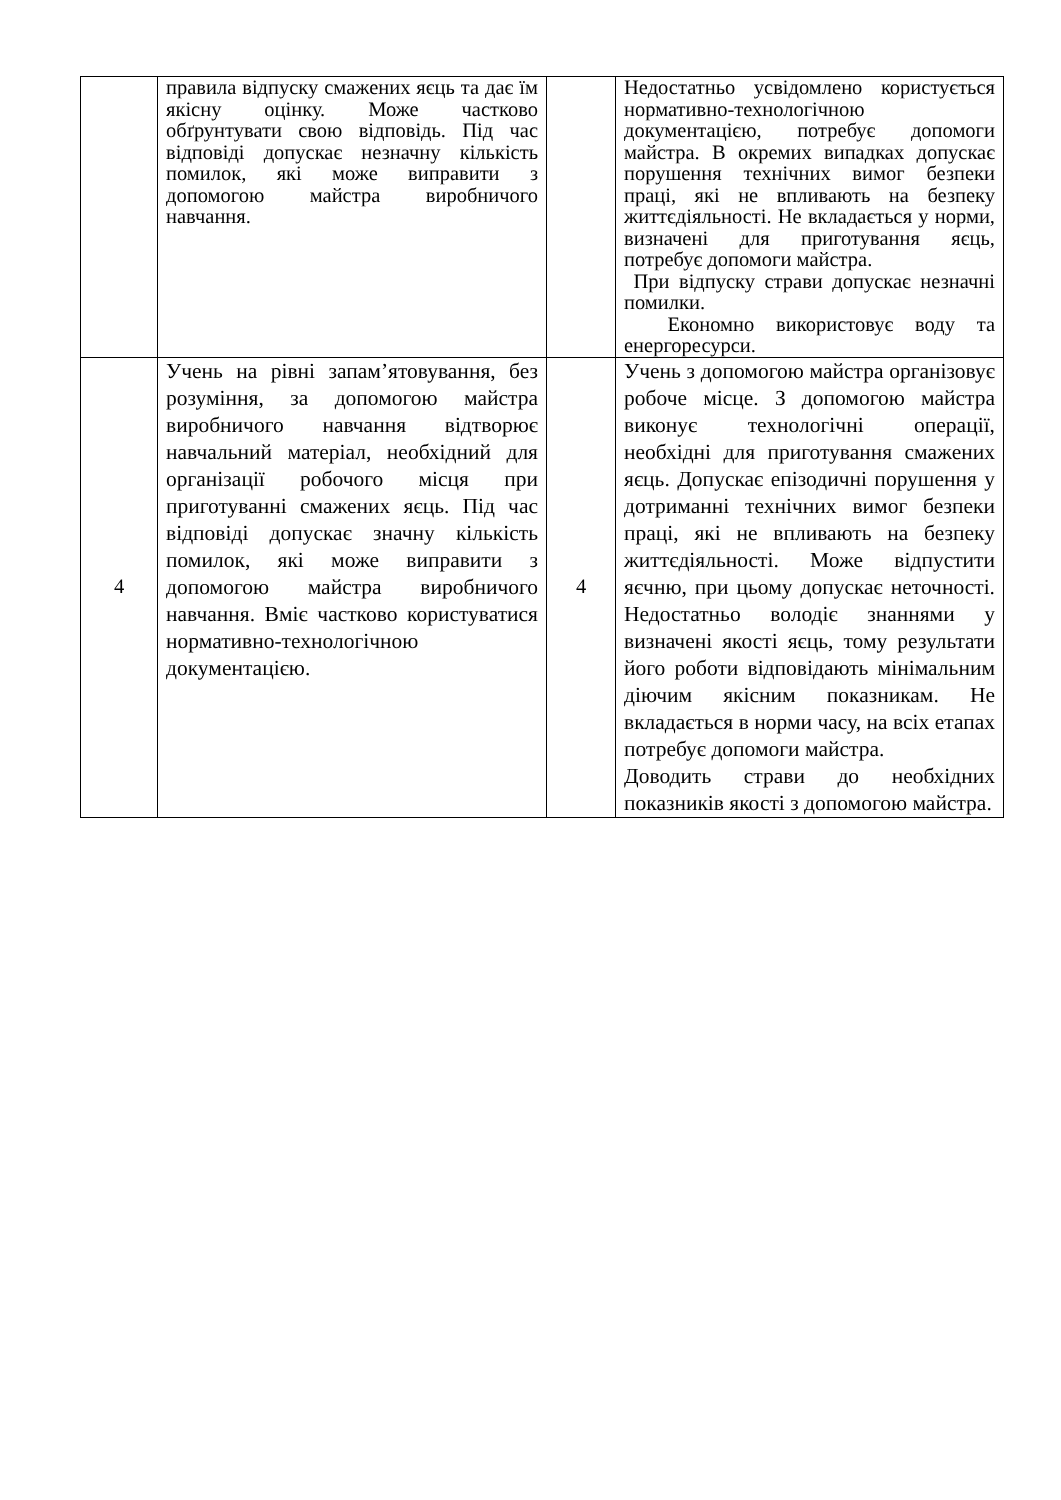| | правила відпуску смажених яєць та дає їм якісну оцінку. Може частково обґрунтувати свою відповідь. Під час відповіді допускає незначну кількість помилок, які може виправити з допомогою майстра виробничого навчання. | | Недостатньо усвідомлено користується нормативно-технологічною документацією, потребує допомоги майстра. В окремих випадках допускає порушення технічних вимог безпеки праці, які не впливають на безпеку життєдіяльності. Не вкладається у норми, визначені для приготування яєць, потребує допомоги майстра. При відпуску страви допускає незначні помилки. Економно використовує воду та енергоресурси. |
| 4 | Учень на рівні запам’ятовування, без розуміння, за допомогою майстра виробничого навчання відтворює навчальний матеріал, необхідний для організації робочого місця при приготуванні смажених яєць. Під час відповіді допускає значну кількість помилок, які може виправити з допомогою майстра виробничого навчання. Вміє частково користуватися нормативно-технологічною документацією. | 4 | Учень з допомогою майстра організовує робоче місце. З допомогою майстра виконує технологічні операції, необхідні для приготування смажених яєць. Допускає епізодичні порушення у дотриманні технічних вимог безпеки праці, які не впливають на безпеку життєдіяльності. Може відпустити яєчню, при цьому допускає неточності. Недостатньо володіє знаннями у визначені якості яєць, тому результати його роботи відповідають мінімальним діючим якісним показникам. Не вкладається в норми часу, на всіх етапах потребує допомоги майстра. Доводить страви до необхідних показників якості з допомогою майстра. |